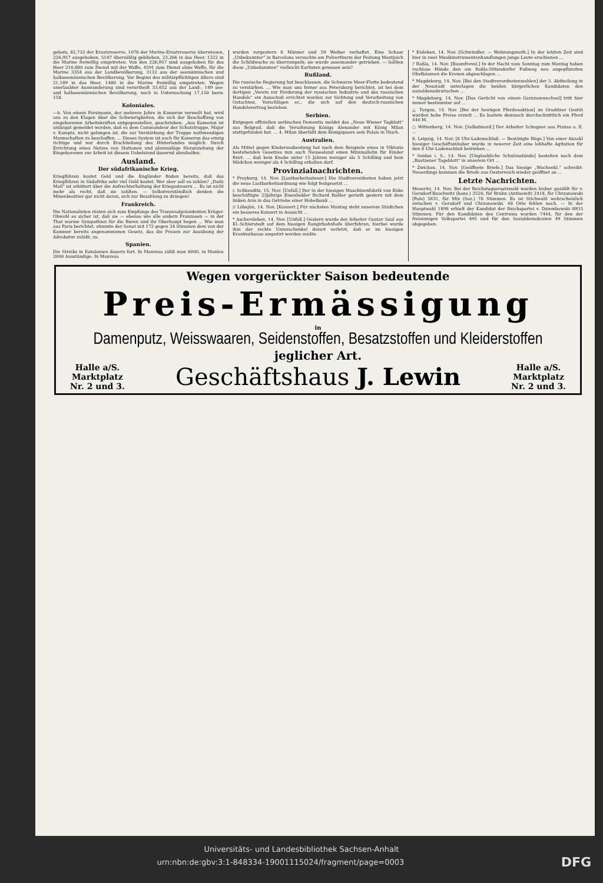gebots, 82,733 der Ersatzreserve, 1076 der Marine-Ersatzreserve überwiesen, 226,957 ausgehoben, 5187 überzählig geblieben, 23,266 in das Heer, 1222 in die Marine freiwillig eingetreten. Von den 226,957 sind ausgehoben für das Heer 216,880 zum Dienst mit der Waffe, 4591 zum Dienst ohne Waffe, für die Marine 3354 aus der Landbevölkerung, 3132 aus der seemännischen und halbseemännischen Bevölkerung. Vor Beginn des militärpflichtigen Alters sind 21,189 in das Heer, 1480 in die Marine freiwillig eingetreten. Wegen unerlaubter Auswanderung sind verurtheilt 33,652 aus der Land-, 189 see- und halbseemännischen Bevölkerung, noch in Untersuchung 17,150 bezw. 158.
Koloniales.
—h. Von einem Forstmann, der mehrere Jahre in Kamerun verweilt hat, wird uns zu den Klagen über die Schwierigkeiten, die sich der Beschaffung von eingeborenen Arbeitskräften entgegenstellen, geschrieben: „Aus Kamerun ist unlängst gemeldet worden, daß es dem Commandeur der Schutztruppe, Major v. Kamptz, nicht gelungen ist, die zur Verstärkung der Truppe nothwendigen Mannschaften zu beschaffen. ... Dieses System ist auch für Kamerun das einzig richtige und nur durch Erschließung des Hinterlandes möglich. Durch Errichtung eines Netzes von Stationen und planmäßige Heranziehung der Eingeborenen zur Arbeit ist diesem Uebelstand dauernd abzuhelfen.
Ausland.
Der südafrikanische Krieg.
Kriegführen kostet Geld und die Engländer finden bereits, daß das Kriegführen in Südafrika sehr viel Geld kostet. Wer aber soll es zahlen? „Daily Mail“ ist erbittert über die Aufrechterhaltung der Kriegssteuern ... Es ist nicht mehr als recht, daß sie zahlten. — Selbstverständlich denken die Minenbesitzer gar nicht daran, sich zur Bezahlung zu drängen!
Frankreich.
Die Nationalisten rüsten sich zum Empfange des Transvaalpräsidenten Krüger. Obwohl es sicher ist, daß sie — ebenso wie alle andern Franzosen — in der That warme Sympathien für die Buren und ihr Oberhaupt hegen ... Wie man aus Paris berichtet, stimmte der Senat mit 172 gegen 34 Stimmen dem von der Kammer bereits angenommenen Gesetz, das die Frauen zur Ausübung der Advokatur zuläßt, zu.
Spanien.
Die Streiks in Katalonien dauern fort. In Manresa zählt man 6000, in Manleu 2000 Ausständige. In Manresa
wurden vorgestern 8 Männer und 59 Weiber verhaftet. Eine Schaar „Unbekannter“ in Barcelona versuchte am Pulverthurm der Festung Montjuich die Schildwache zu überrumpeln; sie wurde auseinander getrieben. — Sollten diese „Unbekannten“ vielleicht Karlisten gewesen sein?
Rußland.
Die russische Regierung hat beschlossen, die Schwarze Meer-Flotte bedeutend zu verstärken. ... Wie man uns ferner aus Petersburg berichtet, ist bei dem dortigen „Verein zur Förderung der russischen Industrie und des russischen Handels“ ein Ausschuß errichtet worden zur Sichtung und Verarbeitung von Gutachten, Vorschlägen ec., die sich auf den deutsch-russischen Handelsvertrag beziehen.
Serbien.
Entgegen offiziellen serbischen Dementis meldet das „Neue Wiener Tagblatt“ aus Belgrad, daß die Versöhnung Königs Alexander mit König Milan stattgefunden hat. ... 4. Milan überläßt dem Königspaare sein Palais in Nisch.
Australien.
Als Mittel gegen Kinderausbeutung hat nach dem Beispiele eines in Viktoria bestehenden Gesetzes nun auch Neuseeland einen Minimallohn für Kinder fixirt. ... daß kein Knabe unter 15 Jahren weniger als 5 Schilling und kein Mädchen weniger als 4 Schilling erhalten darf.
Provinzialnachrichten.
* Freyburg, 14. Nov. [Lustbarkeitssteuer.] Die Stadtverordneten haben jetzt die neue Lustbarkeitsordnung wie folgt festgesetzt ...
i. Schkeuditz, 15. Nov. [Unfall.] Der in der hiesigen Maschinenfabrik von Enke beschäftigte 23jährige Eisenhobler Richard Baßler gerieth gestern mit dem linken Arm in das Getriebe einer Hobelbank ...
// Löbejün, 14. Nov. [Konzert.] Für nächsten Montag steht unserem Städtchen ein besseres Konzert in Aussicht ...
* Aschersleben, 14. Nov. [Unfall.] Gestern wurde der Arbeiter Gustav Saul aus Kl.-Schierstedt auf dem hiesigen Rangirbahnhofe überfahren; hierbei wurde ihm der rechte Unterschenkel derart verletzt, daß er im hiesigen Krankenhause amputirt werden mußte.
* Eisleben, 14. Nov. [Schwindler. — Wohnungsnoth.] In der letzten Zeit sind hier in zwei Musikinstrumentenhandlungen junge Leute erschienen ...
? Roßla, 14. Nov. [Baumfrevel.] In der Nacht vom Sonntag zum Montag haben ruchlose Hände den am Roßla-Sittendorfer Fußweg neu angepflanzten Obstbäumen die Kronen abgeschlagen ...
* Magdeburg, 14. Nov. [Bei den Stadtverordnetenwahlen] der 3. Abtheilung in der Neustadt unterlagen die beiden bürgerlichen Kandidaten den sozialdemokratischen ...
* Magdeburg, 14. Nov. [Das Gerücht von einem Garnisonwechsel] tritt hier immer bestimmter auf ...
△ Torgau, 14. Nov. [Bei der heutigen Pferdeauktion] im Graditzer Gestüt wurden hohe Preise erzielt ... Es kostete demnach durchschnittlich ein Pferd 440 M.
○ Wittenberg, 14. Nov. [Selbstmord.] Der Arbeiter Schugner aus Pratau a. E. ...
8. Leipzig, 14. Nov. [8 Uhr-Ladenschluß. — Bestätigte Rüge.] Von einer Anzahl hiesiger Geschäftsinhaber wurde in neuerer Zeit eine lebhafte Agitation für den 8 Uhr-Ladenschluß betrieben ...
* Seidau i. S., 14. Nov. [Unglaubliche Schulzustände] bestehen nach dem „Bautzener Tageblatt“ in unserem Ort ...
* Zwickau, 14. Nov. [Geöffnete Briefe.] Das hiesige „Wochenbl.“ schreibt: Neuerdings kommen die Briefe aus Oesterreich wieder geöffnet an ...
Letzte Nachrichten.
Meseritz, 14. Nov. Bei der Reichstagsersatzwahl wurden bisher gezählt für v. Gersdorf-Bauchwitz (kons.) 2526, für Bruhn (Antisemit) 2418, für Chrzanowski (Pole) 5831, für Mix (Soz.) 78 Stimmen. Es ist Stichwahl wahrscheinlich zwischen v. Gersdorf und Chrzanowski. 48 Orte fehlen noch. — In der Hauptwahl 1898 erhielt der Kandidat der Reichspartei v. Dziembowski 8933 Stimmen. Für den Kandidaten des Centrums wurden 7444, für den der freisinnigen Volkspartei 495 und für den Sozialdemokraten 49 Stimmen abgegeben.
Wegen vorgerückter Saison bedeutende
Preis-Ermässigung
in
Damenputz, Weisswaaren, Seidenstoffen, Besatzstoffen und Kleiderstoffen
jeglicher Art.
Halle a/S.
Marktplatz
Nr. 2 und 3.
Geschäftshaus J. Lewin
Halle a/S.
Marktplatz
Nr. 2 und 3.
Universitäts- und Landesbibliothek Sachsen-Anhalt
urn:nbn:de:gbv:3:1-848334-19001115024/fragment/page=0003 DFG